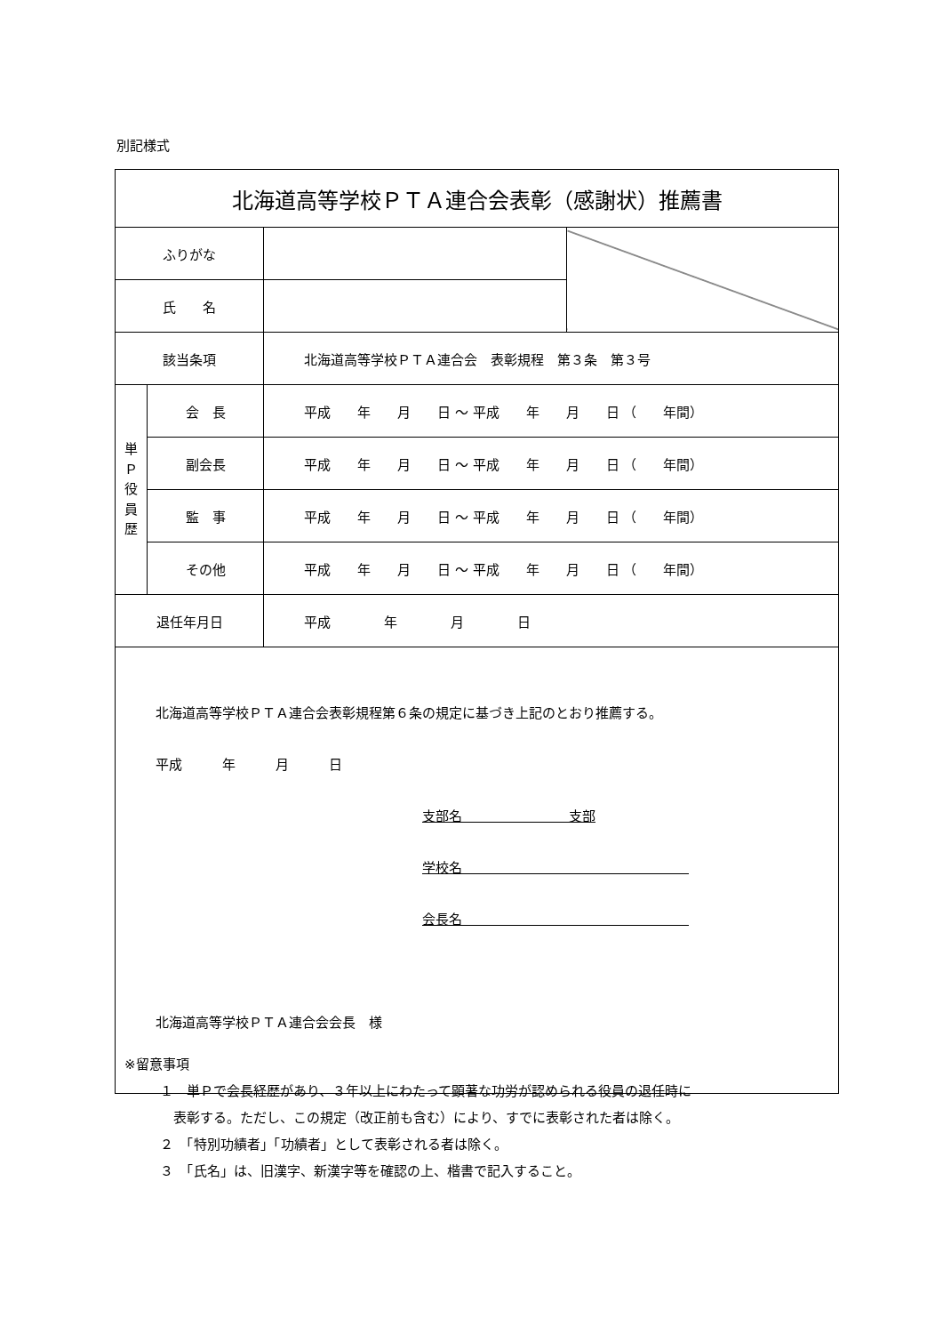別記様式
| 北海道高等学校ＰＴＡ連合会表彰（感謝状）推薦書 | | | |
| ふりがな | | | |
| 氏 名 | | | |
| 該当条項 | | 北海道高等学校ＰＴＡ連合会 表彰規程 第３条 第３号 | |
| 単 Ｐ 役 員 歴 | 会 長 | 平成 年 月 日 ～ 平成 年 月 日 （ 年間） | |
| | 副会長 | 平成 年 月 日 ～ 平成 年 月 日 （ 年間） | |
| | 監 事 | 平成 年 月 日 ～ 平成 年 月 日 （ 年間） | |
| | その他 | 平成 年 月 日 ～ 平成 年 月 日 （ 年間） | |
| 退任年月日 | | 平成 年 月 日 | |
| 北海道高等学校ＰＴＡ連合会表彰規程第６条の規定に基づき上記のとおり推薦する。 平成 年 月 日 支部名 支部 学校名 会長名 北海道高等学校ＰＴＡ連合会会長 様 | | | |
※留意事項
１　単Ｐで会長経歴があり、３年以上にわたって顕著な功労が認められる役員の退任時に
　表彰する。ただし、この規定（改正前も含む）により、すでに表彰された者は除く。
２　「特別功績者」「功績者」として表彰される者は除く。
３　「氏名」は、旧漢字、新漢字等を確認の上、楷書で記入すること。